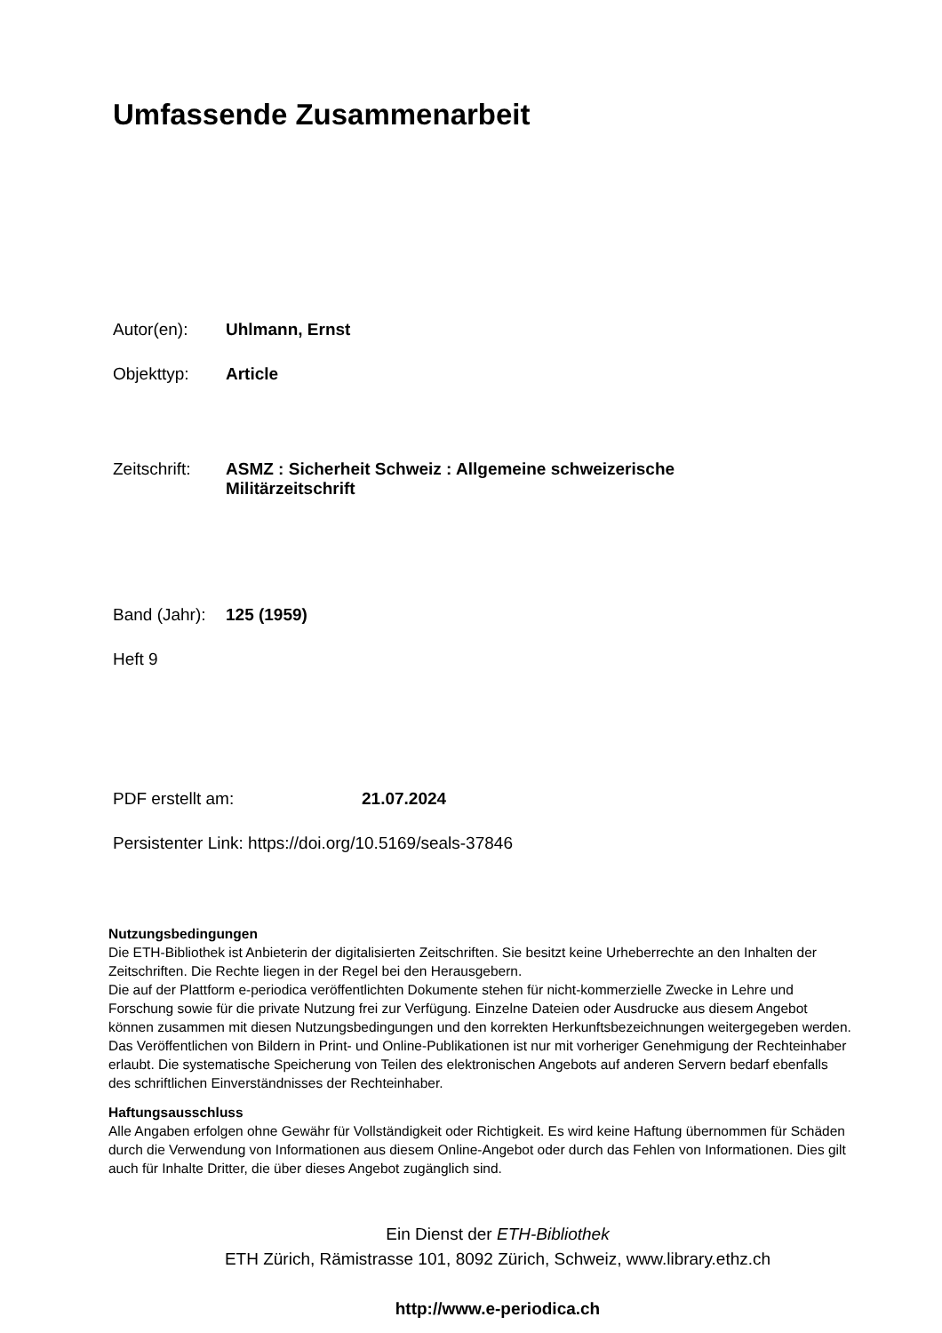Umfassende Zusammenarbeit
Autor(en): Uhlmann, Ernst
Objekttyp: Article
Zeitschrift:
ASMZ : Sicherheit Schweiz : Allgemeine schweizerische
Militärzeitschrift
Band (Jahr):
125 (1959)
Heft 9
PDF erstellt am: 21.07.2024
Persistenter Link: https://doi.org/10.5169/seals-37846
Nutzungsbedingungen
Die ETH-Bibliothek ist Anbieterin der digitalisierten Zeitschriften. Sie besitzt keine Urheberrechte an den Inhalten der Zeitschriften. Die Rechte liegen in der Regel bei den Herausgebern.
Die auf der Plattform e-periodica veröffentlichten Dokumente stehen für nicht-kommerzielle Zwecke in Lehre und Forschung sowie für die private Nutzung frei zur Verfügung. Einzelne Dateien oder Ausdrucke aus diesem Angebot können zusammen mit diesen Nutzungsbedingungen und den korrekten Herkunftsbezeichnungen weitergegeben werden.
Das Veröffentlichen von Bildern in Print- und Online-Publikationen ist nur mit vorheriger Genehmigung der Rechteinhaber erlaubt. Die systematische Speicherung von Teilen des elektronischen Angebots auf anderen Servern bedarf ebenfalls des schriftlichen Einverständnisses der Rechteinhaber.
Haftungsausschluss
Alle Angaben erfolgen ohne Gewähr für Vollständigkeit oder Richtigkeit. Es wird keine Haftung übernommen für Schäden durch die Verwendung von Informationen aus diesem Online-Angebot oder durch das Fehlen von Informationen. Dies gilt auch für Inhalte Dritter, die über dieses Angebot zugänglich sind.
Ein Dienst der ETH-Bibliothek
ETH Zürich, Rämistrasse 101, 8092 Zürich, Schweiz, www.library.ethz.ch
http://www.e-periodica.ch